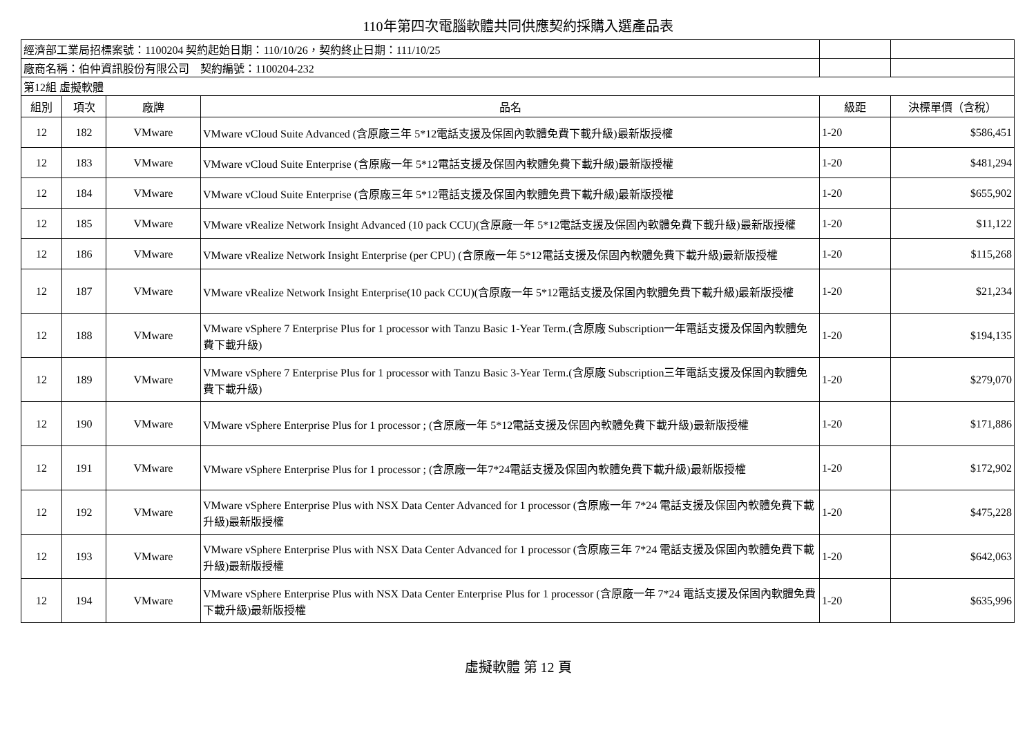110年第四次電腦軟體共同供應契約採購入選產品表
| 經濟部工業局招標案號：1100204 契約起始日期：110/10/26，契約終止日期：111/10/25 | | | | | |
| 廠商名稱：伯仲資訊股份有限公司 契約編號：1100204-232 | | | | | |
| 第12組 虛擬軟體 | | | | | |
| 組別 | 項次 | 廠牌 | 品名 | 級距 | 決標單價（含稅） |
| 12 | 182 | VMware | VMware vCloud Suite Advanced (含原廠三年 5*12電話支援及保固內軟體免費下載升級)最新版授權 | 1-20 | $586,451 |
| 12 | 183 | VMware | VMware vCloud Suite Enterprise (含原廠一年 5*12電話支援及保固內軟體免費下載升級)最新版授權 | 1-20 | $481,294 |
| 12 | 184 | VMware | VMware vCloud Suite Enterprise (含原廠三年 5*12電話支援及保固內軟體免費下載升級)最新版授權 | 1-20 | $655,902 |
| 12 | 185 | VMware | VMware vRealize Network Insight Advanced (10 pack CCU)(含原廠一年 5*12電話支援及保固內軟體免費下載升級)最新版授權 | 1-20 | $11,122 |
| 12 | 186 | VMware | VMware vRealize Network Insight Enterprise (per CPU) (含原廠一年 5*12電話支援及保固內軟體免費下載升級)最新版授權 | 1-20 | $115,268 |
| 12 | 187 | VMware | VMware vRealize Network Insight Enterprise(10 pack CCU)(含原廠一年 5*12電話支援及保固內軟體免費下載升級)最新版授權 | 1-20 | $21,234 |
| 12 | 188 | VMware | VMware vSphere 7 Enterprise Plus for 1 processor with Tanzu Basic 1-Year Term.(含原廠 Subscription一年電話支援及保固內軟體免費下載升級) | 1-20 | $194,135 |
| 12 | 189 | VMware | VMware vSphere 7 Enterprise Plus for 1 processor with Tanzu Basic 3-Year Term.(含原廠 Subscription三年電話支援及保固內軟體免費下載升級) | 1-20 | $279,070 |
| 12 | 190 | VMware | VMware vSphere Enterprise Plus for 1 processor ; (含原廠一年 5*12電話支援及保固內軟體免費下載升級)最新版授權 | 1-20 | $171,886 |
| 12 | 191 | VMware | VMware vSphere Enterprise Plus for 1 processor ; (含原廠一年7*24電話支援及保固內軟體免費下載升級)最新版授權 | 1-20 | $172,902 |
| 12 | 192 | VMware | VMware vSphere Enterprise Plus with NSX Data Center Advanced for 1 processor (含原廠一年 7*24 電話支援及保固內軟體免費下載升級)最新版授權 | 1-20 | $475,228 |
| 12 | 193 | VMware | VMware vSphere Enterprise Plus with NSX Data Center Advanced for 1 processor (含原廠三年 7*24 電話支援及保固內軟體免費下載升級)最新版授權 | 1-20 | $642,063 |
| 12 | 194 | VMware | VMware vSphere Enterprise Plus with NSX Data Center Enterprise Plus for 1 processor (含原廠一年 7*24 電話支援及保固內軟體免費下載升級)最新版授權 | 1-20 | $635,996 |
虛擬軟體 第 12 頁